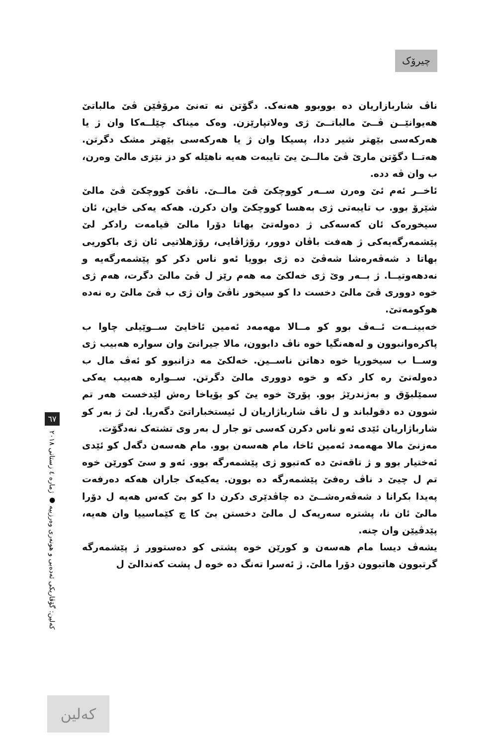چیرۆک
ناڤ شاربازاریان دە بووبوو هەنەک. دگۆتن نە تەنێ مرۆڤێن ڤێ مالباتێ هەیوانێــن ڤــێ مالباتــێ ژی وەلاتپارێزن. وەک میناک چێلــەکا وان ژ یا هەرکەسی بێهتر شیر ددا، پسیکا وان ژ یا هەرکەسی بێهتر مشک دگرتن. هەتــا دگۆتن مارێ ڤێ مالــێ یێ تایبەت هەیە ناهێلە کو دز نێزی مالێ وەرن، ب وان ڤە ددە.
ئاخــر ئەم ئێ وەرن ســەر کووچکێ ڤێ مالــێ. ناڤێ کووچکێ ڤێ مالێ شێرۆ بوو. ب تایبەتی ژی بەهسا کووچکێ وان دکرن. هەکە یەکی خاین، ئان سیخورەک ئان کەسەکی ژ دەولەتێ بهاتا دۆرا مالێ قیامەت رادکر لێ پێشمەرگەیەکی ژ هەفت باڤان دوور، رۆژاڤایی، رۆژهلاتیی ئان ژی باکوریی بهاتا د شەڤەرەشا شەڤێ دە ژی بوویا ئەو ناس دکر کو پێشمەرگەیە و نەدهەوتیــا. ژ بــەر وێ ژی خەلکێ مە هەم رێز ل ڤێ مالێ دگرت، هەم ژی خوە دووری ڤێ مالێ دخست دا کو سیخور ناڤێ وان ژی ب ڤێ مالێ رە نەدە هوکومەتێ.
خەبینــەت ئــەڤ بوو کو مــالا مهەمەد ئەمین ئاخایێ ســوێیلی چاوا ب پاکرەوانبوون و لەهەنگیا خوە ناڤ دابوون، مالا جیرانێ وان سوارە هەبیب ژی وســا ب سیخوریا خوە دهاتن ناســین. خەلکێ مە دزانبوو کو ئەڤ مال ب دەولەتێ رە کار دکە و خوە دووری مالێ دگرتن. ســوارە هەبیب یەکی سمێلبۆق و بەژندرێژ بوو. پۆرێ خوە یێ کو بۆیاخا رەش لێدخست هەر تم شوون دە دقولباند و ل ناڤ شارباژاریان ل ئیستخباراتێ دگەریا. لێ ژ بەر کو شارباژاریان ئێدی ئەو ناس دکرن کەسی تو جار ل بەر وی تشتەک نەدگۆت.
مەزنێ مالا مهەمەد ئەمین ئاخا، مام هەسەن بوو. مام هەسەن دگەل کو ئێدی ئەختیار بوو و ژ تاقەتێ دە کەتبوو ژی پێشمەرگە بوو. ئەو و سێ کورێن خوە تم ل چیێ د ناڤ رەفێ پێشمەرگە دە بوون. یەکیەک جاران هەکە دەرفەت پەیدا بکرانا د شەڤەرەشــێ دە چاڤدێری دکرن دا کو بێ کەس هەیە ل دۆرا مالێ ئان نا، پشترە سەریەک ل مالێ دخستن بێ کا چ کێماسییا وان هەیە، پێدڤیێن وان چنە.
یشەڤ دیسا مام هەسەن و کورێن خوە پشتی کو دەستوور ژ پێشمەرگە گرتبوون هاتبوون دۆرا مالێ. ژ ئەسرا تەنگ دە خوە ل پشت کەندالێ ل
٦٧
کەلین: گۆڤاریکی ئەدەبی و هونەری وەرزییە ● ژمارە ٤ زستانی ٢٠١٨
کەلین